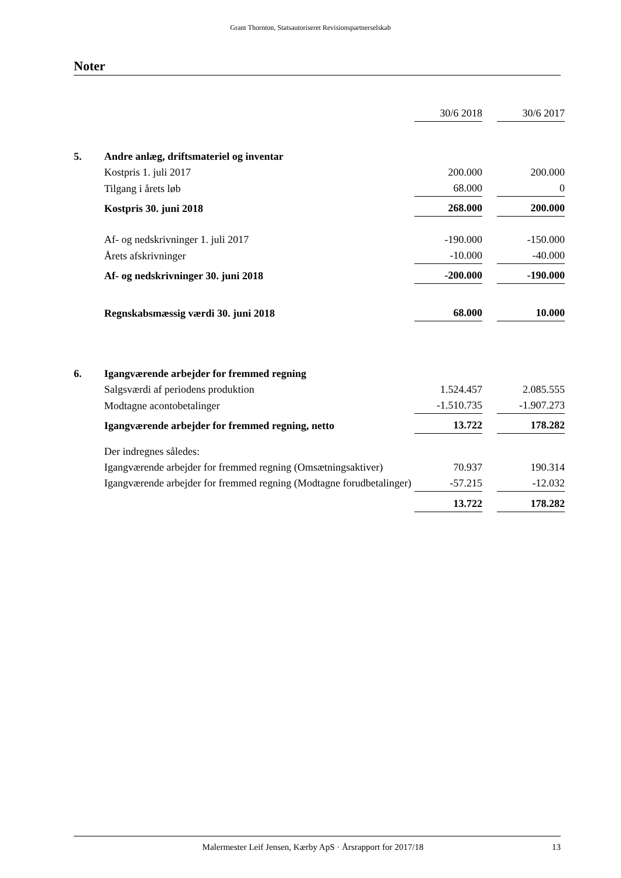Grant Thornton, Statsautoriseret Revisionspartnerselskab
Noter
| | | 30/6 2018 | | 30/6 2017 |
| 5. | Andre anlæg, driftsmateriel og inventar | | | |
| | Kostpris 1. juli 2017 | 200.000 | | 200.000 |
| | Tilgang i årets løb | 68.000 | | 0 |
| | Kostpris 30. juni 2018 | 268.000 | | 200.000 |
| | Af- og nedskrivninger 1. juli 2017 | -190.000 | | -150.000 |
| | Årets afskrivninger | -10.000 | | -40.000 |
| | Af- og nedskrivninger 30. juni 2018 | -200.000 | | -190.000 |
| | Regnskabsmæssig værdi 30. juni 2018 | 68.000 | | 10.000 |
| 6. | Igangværende arbejder for fremmed regning | | | |
| | Salgsværdi af periodens produktion | 1.524.457 | | 2.085.555 |
| | Modtagne acontobetalinger | -1.510.735 | | -1.907.273 |
| | Igangværende arbejder for fremmed regning, netto | 13.722 | | 178.282 |
| | Der indregnes således: | | | |
| | Igangværende arbejder for fremmed regning (Omsætningsaktiver) | 70.937 | | 190.314 |
| | Igangværende arbejder for fremmed regning (Modtagne forudbetalinger) | -57.215 | | -12.032 |
| | | 13.722 | | 178.282 |
Malermester Leif Jensen, Kærby ApS · Årsrapport for 2017/18 13